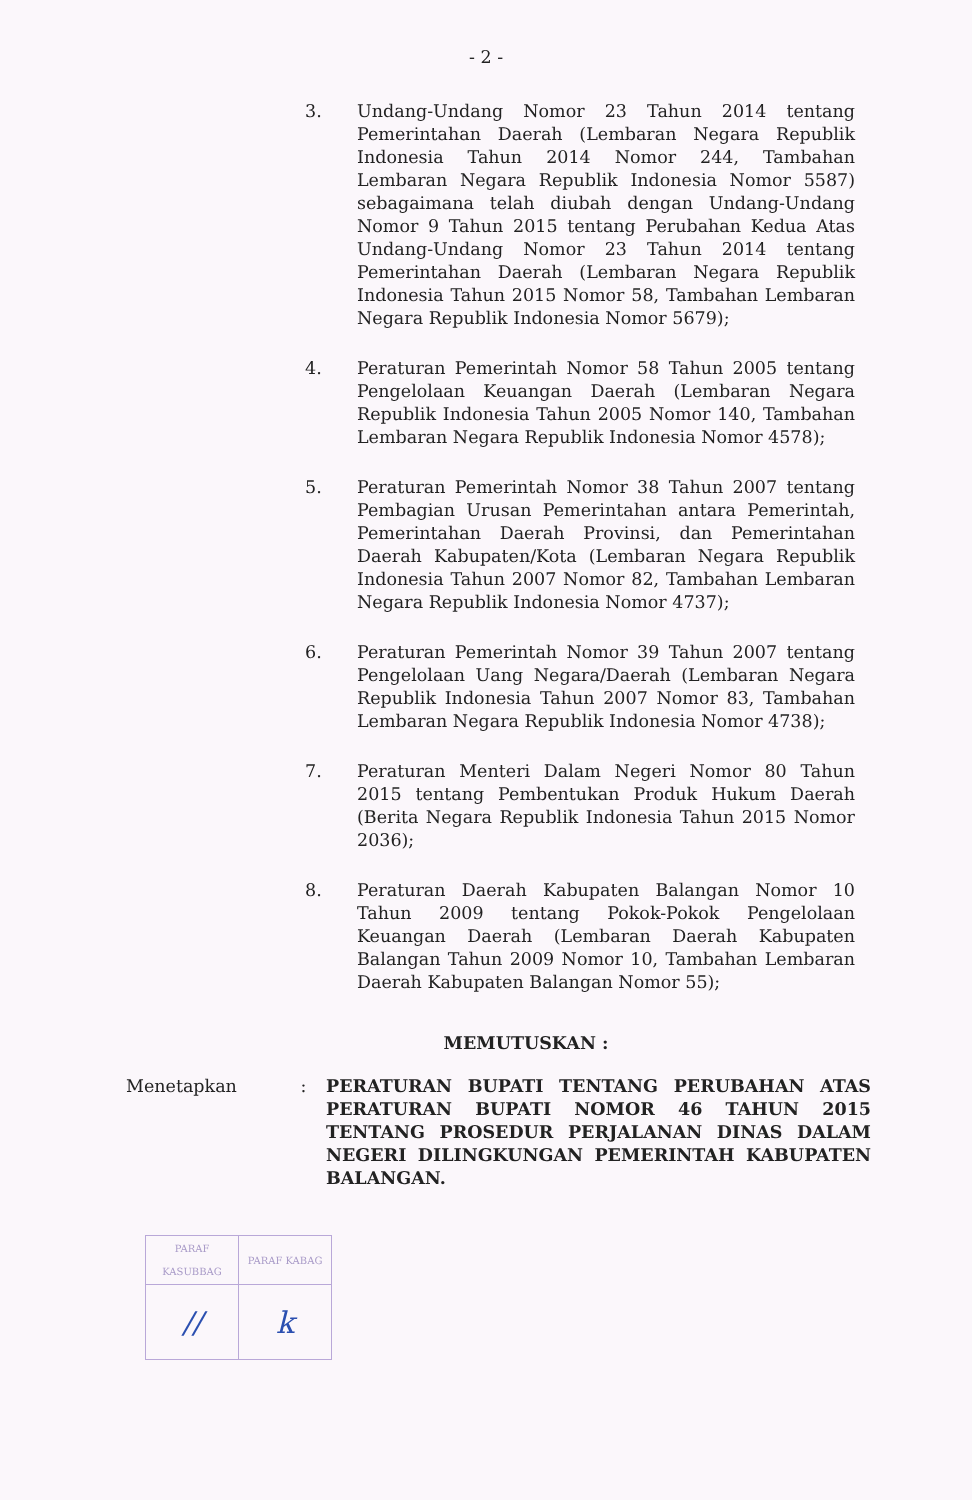- 2 -
3. Undang-Undang Nomor 23 Tahun 2014 tentang Pemerintahan Daerah (Lembaran Negara Republik Indonesia Tahun 2014 Nomor 244, Tambahan Lembaran Negara Republik Indonesia Nomor 5587) sebagaimana telah diubah dengan Undang-Undang Nomor 9 Tahun 2015 tentang Perubahan Kedua Atas Undang-Undang Nomor 23 Tahun 2014 tentang Pemerintahan Daerah (Lembaran Negara Republik Indonesia Tahun 2015 Nomor 58, Tambahan Lembaran Negara Republik Indonesia Nomor 5679);
4. Peraturan Pemerintah Nomor 58 Tahun 2005 tentang Pengelolaan Keuangan Daerah (Lembaran Negara Republik Indonesia Tahun 2005 Nomor 140, Tambahan Lembaran Negara Republik Indonesia Nomor 4578);
5. Peraturan Pemerintah Nomor 38 Tahun 2007 tentang Pembagian Urusan Pemerintahan antara Pemerintah, Pemerintahan Daerah Provinsi, dan Pemerintahan Daerah Kabupaten/Kota (Lembaran Negara Republik Indonesia Tahun 2007 Nomor 82, Tambahan Lembaran Negara Republik Indonesia Nomor 4737);
6. Peraturan Pemerintah Nomor 39 Tahun 2007 tentang Pengelolaan Uang Negara/Daerah (Lembaran Negara Republik Indonesia Tahun 2007 Nomor 83, Tambahan Lembaran Negara Republik Indonesia Nomor 4738);
7. Peraturan Menteri Dalam Negeri Nomor 80 Tahun 2015 tentang Pembentukan Produk Hukum Daerah (Berita Negara Republik Indonesia Tahun 2015 Nomor 2036);
8. Peraturan Daerah Kabupaten Balangan Nomor 10 Tahun 2009 tentang Pokok-Pokok Pengelolaan Keuangan Daerah (Lembaran Daerah Kabupaten Balangan Tahun 2009 Nomor 10, Tambahan Lembaran Daerah Kabupaten Balangan Nomor 55);
MEMUTUSKAN :
Menetapkan: PERATURAN BUPATI TENTANG PERUBAHAN ATAS PERATURAN BUPATI NOMOR 46 TAHUN 2015 TENTANG PROSEDUR PERJALANAN DINAS DALAM NEGERI DILINGKUNGAN PEMERINTAH KABUPATEN BALANGAN.
| PARAF KASUBBAG | PARAF KABAG |
| // | k |